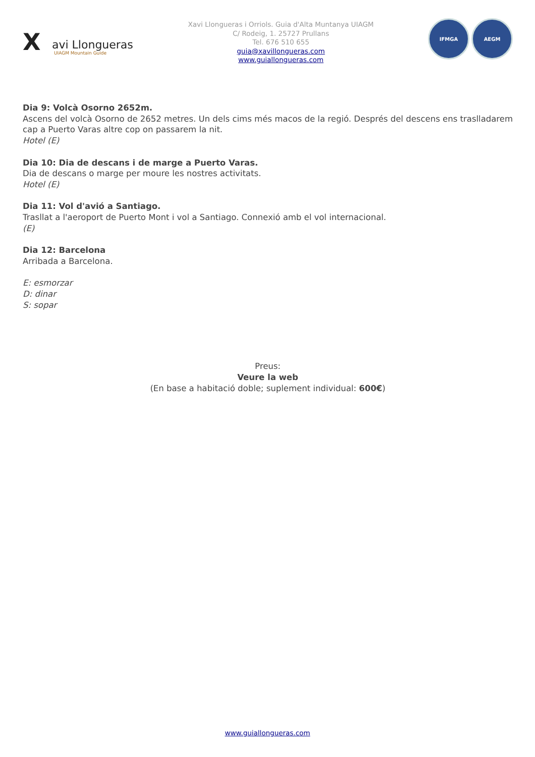X avi Llongueras
UIAGM Mountain Guide
Xavi Llongueras i Orriols. Guia d'Alta Muntanya UIAGM
C/ Rodeig, 1. 25727 Prullans
Tel. 676 510 655
guia@xavillongueras.com
www.guiallongueras.com
IFMGA AEGM
Dia 9: Volcà Osorno 2652m.
Ascens del volcà Osorno de 2652 metres. Un dels cims més macos de la regió. Després del descens ens traslladarem cap a Puerto Varas altre cop on passarem la nit.
Hotel (E)
Dia 10: Dia de descans i de marge a Puerto Varas.
Dia de descans o marge per moure les nostres activitats.
Hotel (E)
Dia 11: Vol d'avió a Santiago.
Trasllat a l'aeroport de Puerto Mont i vol a Santiago. Connexió amb el vol internacional.
(E)
Dia 12: Barcelona
Arribada a Barcelona.
E: esmorzar
D: dinar
S: sopar
Preus:
Veure la web
(En base a habitació doble; suplement individual: 600€)
www.guiallongueras.com